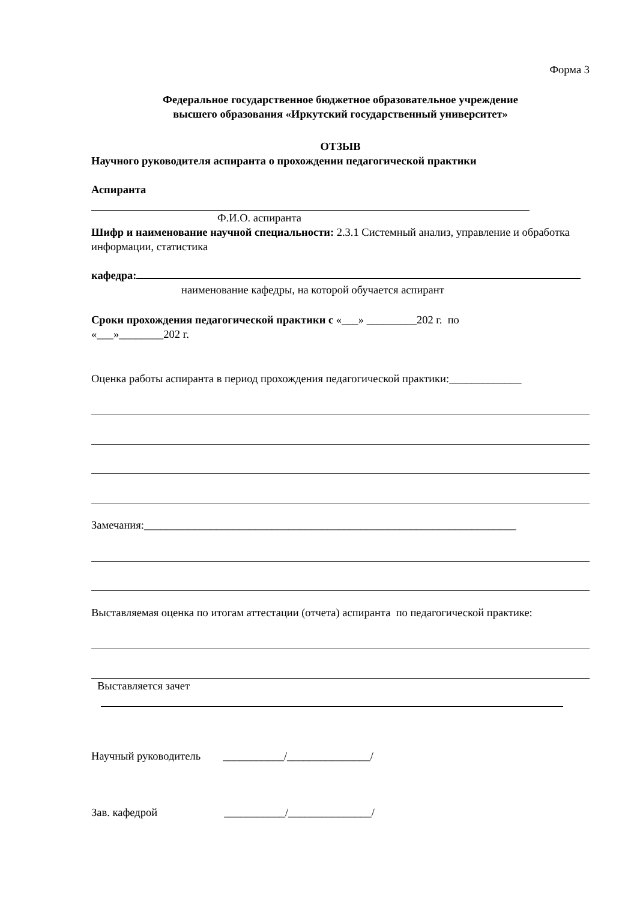Форма 3
Федеральное государственное бюджетное образовательное учреждение
высшего образования «Иркутский государственный университет»
ОТЗЫВ
Научного руководителя аспиранта о прохождении педагогической практики
Аспиранта
Ф.И.О. аспиранта
Шифр и наименование научной специальности: 2.3.1 Системный анализ, управление и обработка информации, статистика
кафедра:
наименование кафедры, на которой обучается аспирант
Сроки прохождения педагогической практики с «___» _________202 г. по
«___»________202 г.
Оценка работы аспиранта в период прохождения педагогической практики:_____________
Замечания:___________________________________________________________________
Выставляемая оценка по итогам аттестации (отчета) аспиранта по педагогической практике:
Выставляется зачет
Научный руководитель ___________/_______________/
Зав. кафедрой ___________/_______________/